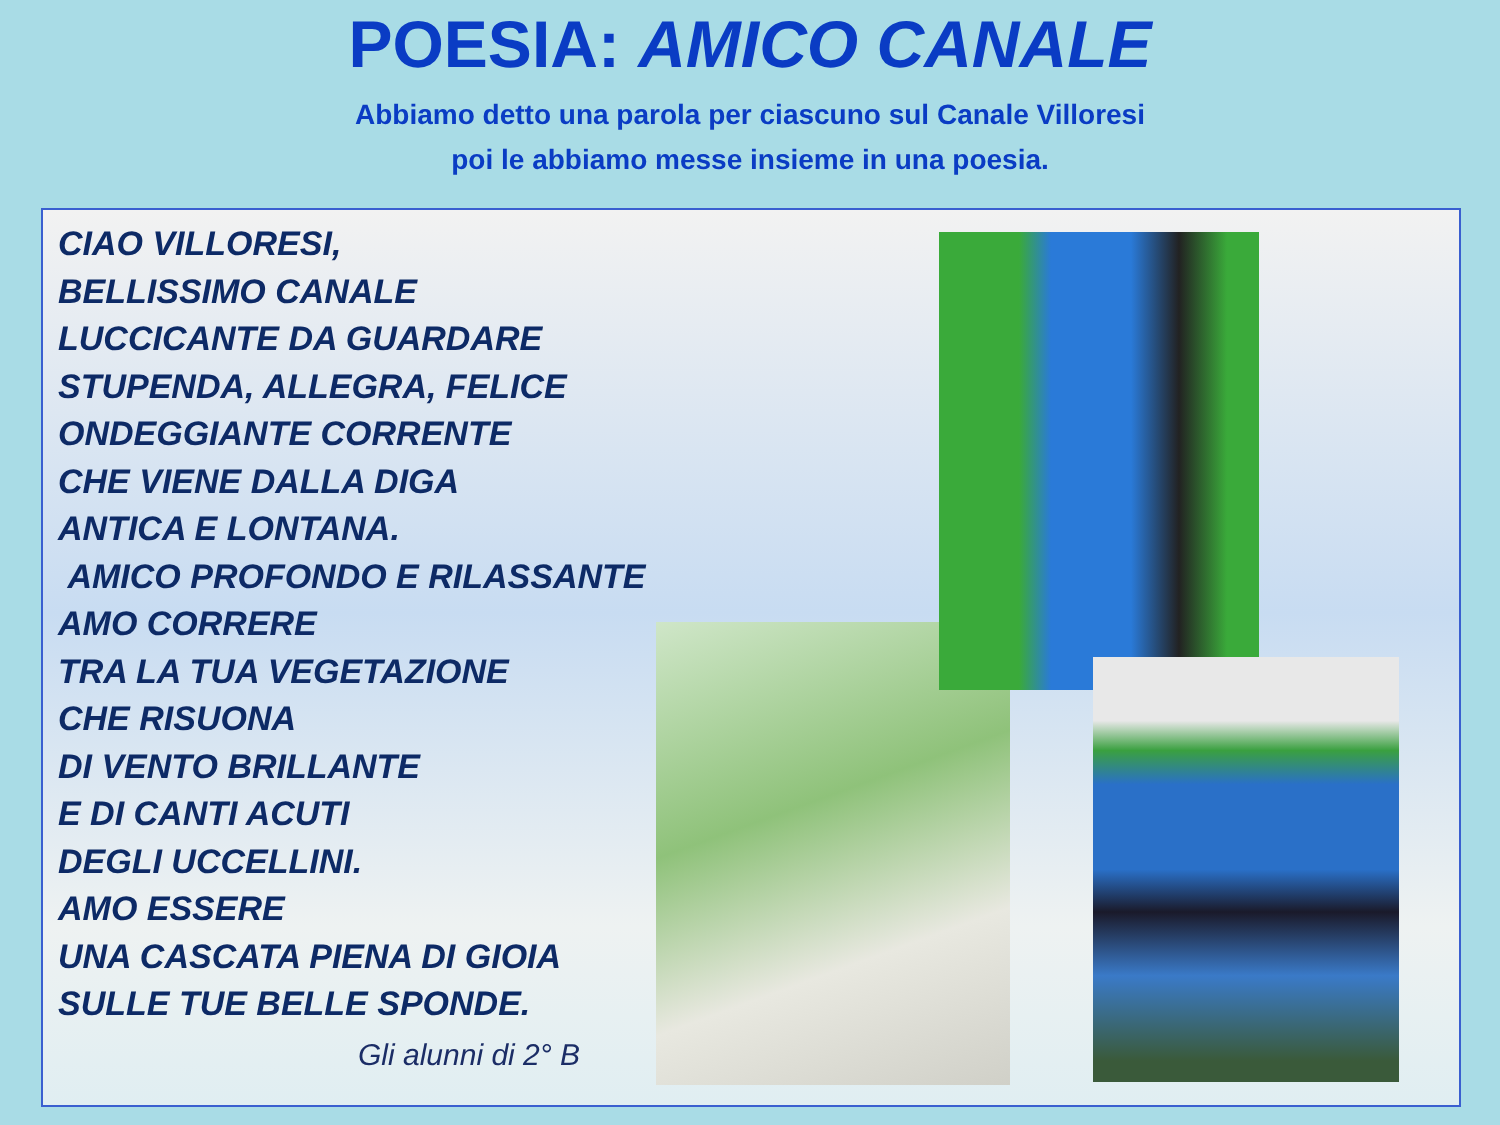POESIA: AMICO CANALE
Abbiamo detto una parola per ciascuno sul Canale Villoresi
poi le abbiamo messe insieme in una poesia.
CIAO VILLORESI,
BELLISSIMO CANALE
LUCCICANTE DA GUARDARE
STUPENDA, ALLEGRA, FELICE
ONDEGGIANTE CORRENTE
CHE VIENE DALLA DIGA
ANTICA E LONTANA.
AMICO PROFONDO E RILASSANTE
AMO CORRERE
TRA LA TUA VEGETAZIONE
CHE RISUONA
DI VENTO BRILLANTE
E DI CANTI ACUTI
DEGLI UCCELLINI.
AMO ESSERE
UNA CASCATA PIENA DI GIOIA
SULLE TUE BELLE SPONDE.
Gli alunni di 2° B